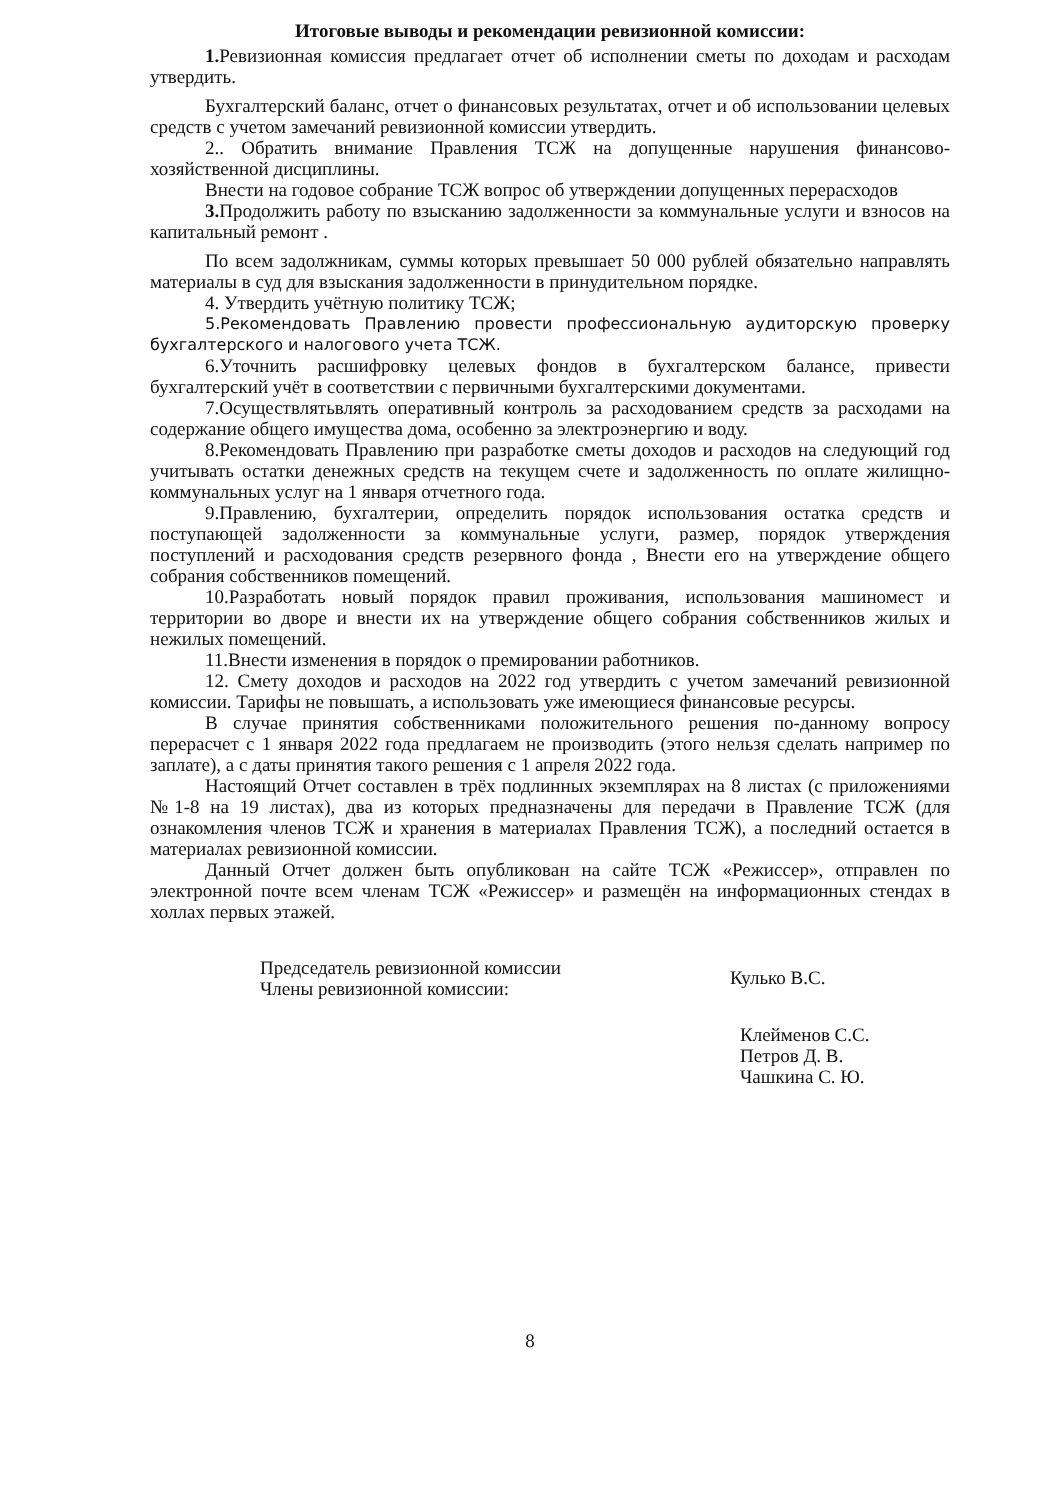Итоговые выводы и рекомендации ревизионной комиссии:
1. Ревизионная комиссия предлагает отчет об исполнении сметы по доходам и расходам утвердить.
Бухгалтерский баланс, отчет о финансовых результатах, отчет и об использовании целевых средств с учетом замечаний ревизионной комиссии утвердить.
2.. Обратить внимание Правления ТСЖ на допущенные нарушения финансово-хозяйственной дисциплины.
Внести на годовое собрание ТСЖ вопрос об утверждении допущенных перерасходов
3. Продолжить работу по взысканию задолженности за коммунальные услуги и взносов на капитальный ремонт .
По всем задолжникам, суммы которых превышает 50 000 рублей обязательно направлять материалы в суд для взыскания задолженности в принудительном порядке.
4. Утвердить учётную политику ТСЖ;
5.Рекомендовать Правлению провести профессиональную аудиторскую проверку бухгалтерского и налогового учета ТСЖ.
6.Уточнить расшифровку целевых фондов в бухгалтерском балансе, привести бухгалтерский учёт в соответствии с первичными бухгалтерскими документами.
7.Осуществлятьвлять оперативный контроль за расходованием средств за расходами на содержание общего имущества дома, особенно за электроэнергию и воду.
8.Рекомендовать Правлению при разработке сметы доходов и расходов на следующий год учитывать остатки денежных средств на текущем счете и задолженность по оплате жилищно-коммунальных услуг на 1 января отчетного года.
9.Правлению, бухгалтерии, определить порядок использования остатка средств и поступающей задолженности за коммунальные услуги, размер, порядок утверждения поступлений и расходования средств резервного фонда , Внести его на утверждение общего собрания собственников помещений.
10.Разработать новый порядок правил проживания, использования машиномест и территории во дворе и внести их на утверждение общего собрания собственников жилых и нежилых помещений.
11.Внести изменения в порядок о премировании работников.
12. Смету доходов и расходов на 2022 год утвердить с учетом замечаний ревизионной комиссии. Тарифы не повышать, а использовать уже имеющиеся финансовые ресурсы.
В случае принятия собственниками положительного решения по-данному вопросу перерасчет с 1 января 2022 года предлагаем не производить (этого нельзя сделать например по заплате), а с даты принятия такого решения с 1 апреля 2022 года.
Настоящий Отчет составлен в трёх подлинных экземплярах на 8 листах (с приложениями №1-8 на 19 листах), два из которых предназначены для передачи в Правление ТСЖ (для ознакомления членов ТСЖ и хранения в материалах Правления ТСЖ), а последний остается в материалах ревизионной комиссии.
Данный Отчет должен быть опубликован на сайте ТСЖ «Режиссер», отправлен по электронной почте всем членам ТСЖ «Режиссер» и размещён на информационных стендах в холлах первых этажей.
Председатель ревизионной комиссии
Члены ревизионной комиссии:
Кулько В.С.
Клейменов С.С.
Петров Д. В.
Чашкина С. Ю.
8